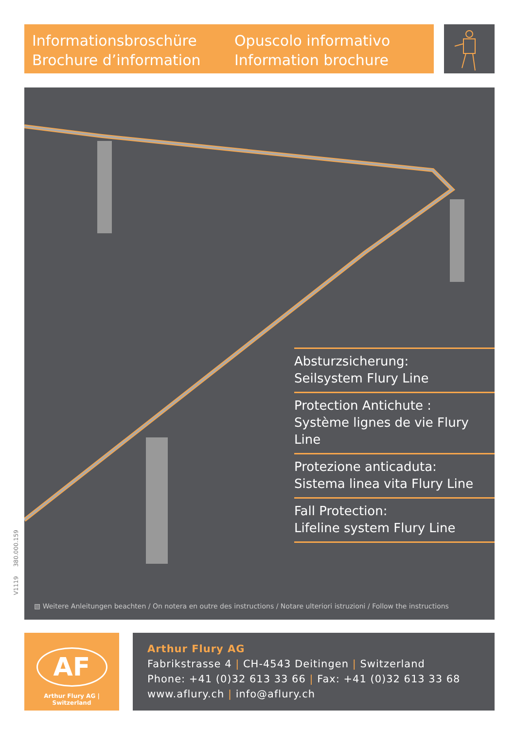Informationsbroschüre
Brochure d’information
Opuscolo informativo
Information brochure
Absturzsicherung:
Seilsystem Flury Line
Protection Antichute :
Système lignes de vie Flury Line
Protezione anticaduta:
Sistema linea vita Flury Line
Fall Protection:
Lifeline system Flury Line
▧ Weitere Anleitungen beachten / On notera en outre des instructions / Notare ulteriori istruzioni / Follow the instructions
V1119 380.000.159
AF
Arthur Flury AG | Switzerland
Arthur Flury AG
Fabrikstrasse 4 | CH-4543 Deitingen | Switzerland
Phone: +41 (0)32 613 33 66 | Fax: +41 (0)32 613 33 68
www.aflury.ch | info@aflury.ch